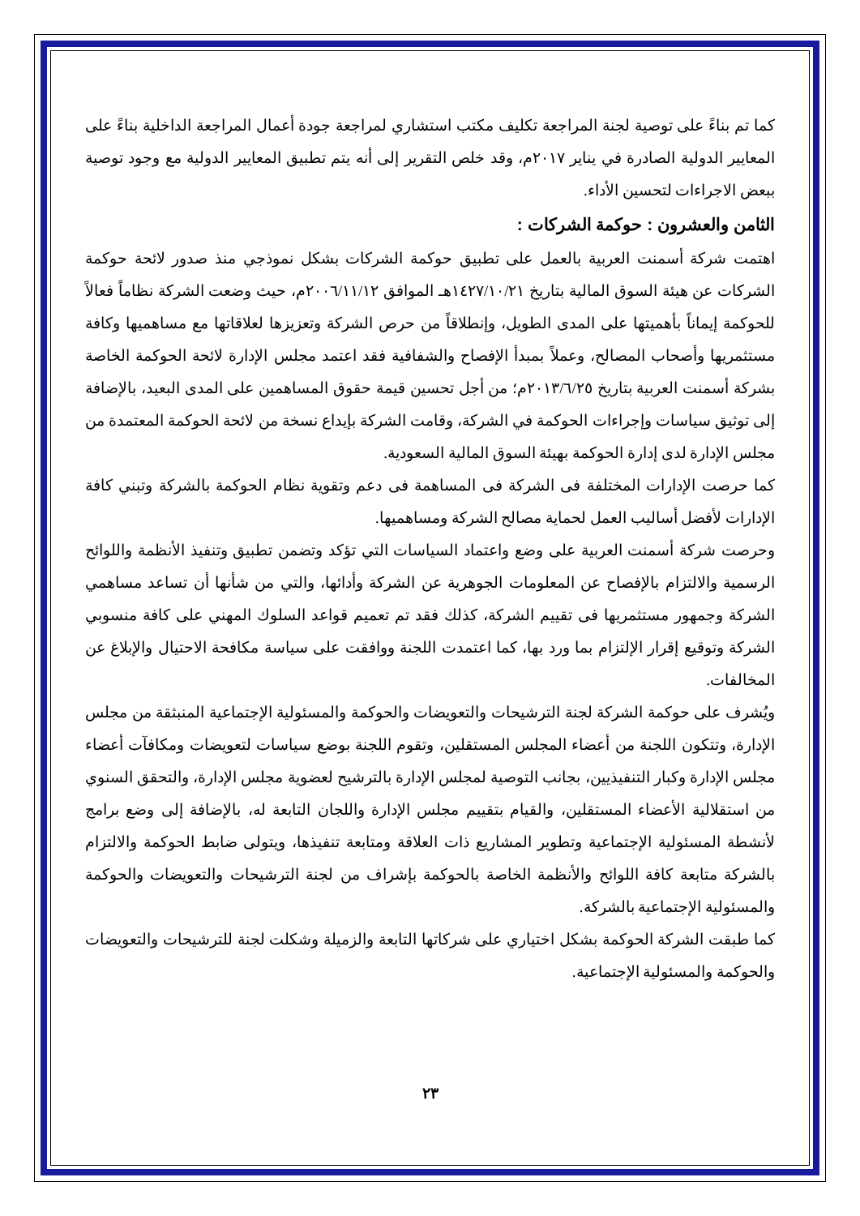كما تم بناءً على توصية لجنة المراجعة تكليف مكتب استشاري لمراجعة جودة أعمال المراجعة الداخلية بناءً على المعايير الدولية الصادرة في يناير ٢٠١٧م، وقد خلص التقرير إلى أنه يتم تطبيق المعايير الدولية مع وجود توصية ببعض الاجراءات لتحسين الأداء.
الثامن والعشرون : حوكمة الشركات :
اهتمت شركة أسمنت العربية بالعمل على تطبيق حوكمة الشركات بشكل نموذجي منذ صدور لائحة حوكمة الشركات عن هيئة السوق المالية بتاريخ ١٤٢٧/١٠/٢١هـ الموافق ٢٠٠٦/١١/١٢م، حيث وضعت الشركة نظاماً فعالاً للحوكمة إيماناً بأهميتها على المدى الطويل، وإنطلاقاً من حرص الشركة وتعزيزها لعلاقاتها مع مساهميها وكافة مستثمريها وأصحاب المصالح، وعملاً بمبدأ الإفصاح والشفافية فقد اعتمد مجلس الإدارة لائحة الحوكمة الخاصة بشركة أسمنت العربية بتاريخ ٢٠١٣/٦/٢٥م؛ من أجل تحسين قيمة حقوق المساهمين على المدى البعيد، بالإضافة إلى توثيق سياسات وإجراءات الحوكمة في الشركة، وقامت الشركة بإيداع نسخة من لائحة الحوكمة المعتمدة من مجلس الإدارة لدى إدارة الحوكمة بهيئة السوق المالية السعودية.
كما حرصت الإدارات المختلفة فى الشركة فى المساهمة فى دعم وتقوية نظام الحوكمة بالشركة وتبني كافة الإدارات لأفضل أساليب العمل لحماية مصالح الشركة ومساهميها.
وحرصت شركة أسمنت العربية على وضع واعتماد السياسات التي تؤكد وتضمن تطبيق وتنفيذ الأنظمة واللوائح الرسمية والالتزام بالإفصاح عن المعلومات الجوهرية عن الشركة وأدائها، والتي من شأنها أن تساعد مساهمي الشركة وجمهور مستثمريها فى تقييم الشركة، كذلك فقد تم تعميم قواعد السلوك المهني على كافة منسوبي الشركة وتوقيع إقرار الإلتزام بما ورد بها، كما اعتمدت اللجنة ووافقت على سياسة مكافحة الاحتيال والإبلاغ عن المخالفات.
ويُشرف على حوكمة الشركة لجنة الترشيحات والتعويضات والحوكمة والمسئولية الإجتماعية المنبثقة من مجلس الإدارة، وتتكون اللجنة من أعضاء المجلس المستقلين، وتقوم اللجنة بوضع سياسات لتعويضات ومكافآت أعضاء مجلس الإدارة وكبار التنفيذيين، بجانب التوصية لمجلس الإدارة بالترشيح لعضوية مجلس الإدارة، والتحقق السنوي من استقلالية الأعضاء المستقلين، والقيام بتقييم مجلس الإدارة واللجان التابعة له، بالإضافة إلى وضع برامج لأنشطة المسئولية الإجتماعية وتطوير المشاريع ذات العلاقة ومتابعة تنفيذها، ويتولى ضابط الحوكمة والالتزام بالشركة متابعة كافة اللوائح والأنظمة الخاصة بالحوكمة بإشراف من لجنة الترشيحات والتعويضات والحوكمة والمسئولية الإجتماعية بالشركة.
كما طبقت الشركة الحوكمة بشكل اختياري على شركاتها التابعة والزميلة وشكلت لجنة للترشيحات والتعويضات والحوكمة والمسئولية الإجتماعية.
٢٣